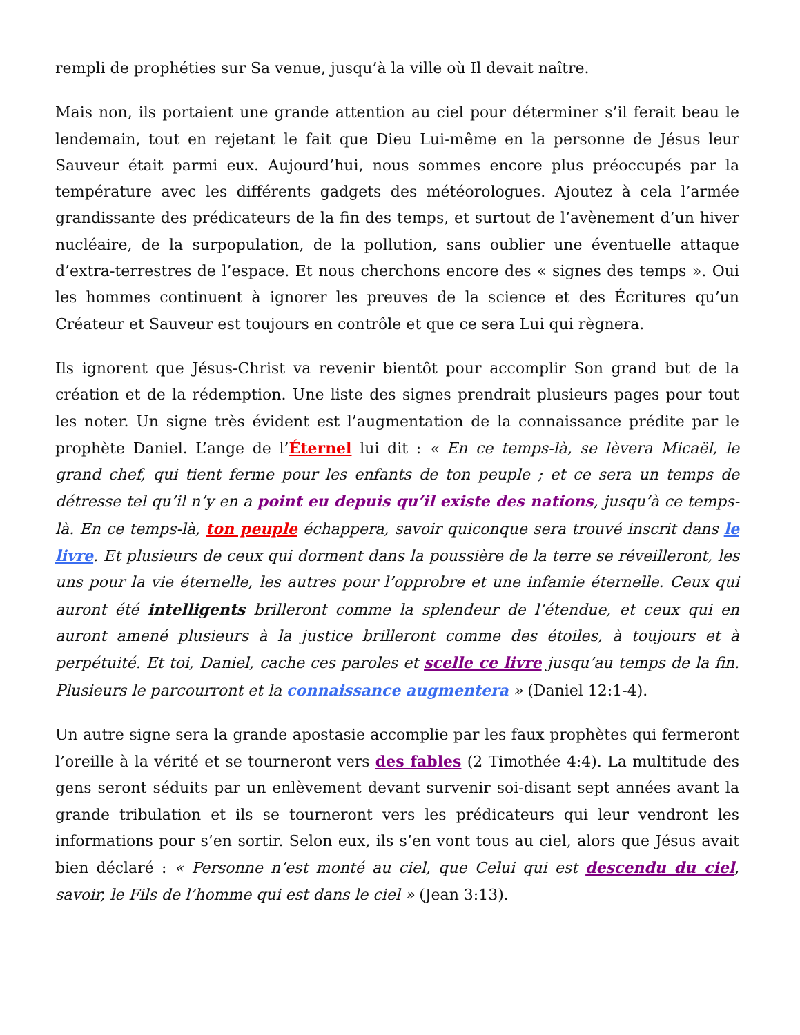rempli de prophéties sur Sa venue, jusqu’à la ville où Il devait naître.
Mais non, ils portaient une grande attention au ciel pour déterminer s’il ferait beau le lendemain, tout en rejetant le fait que Dieu Lui-même en la personne de Jésus leur Sauveur était parmi eux. Aujourd’hui, nous sommes encore plus préoccupés par la température avec les différents gadgets des météorologues. Ajoutez à cela l’armée grandissante des prédicateurs de la fin des temps, et surtout de l’avènement d’un hiver nucléaire, de la surpopulation, de la pollution, sans oublier une éventuelle attaque d’extra-terrestres de l’espace. Et nous cherchons encore des « signes des temps ». Oui les hommes continuent à ignorer les preuves de la science et des Écritures qu’un Créateur et Sauveur est toujours en contrôle et que ce sera Lui qui règnera.
Ils ignorent que Jésus-Christ va revenir bientôt pour accomplir Son grand but de la création et de la rédemption. Une liste des signes prendrait plusieurs pages pour tout les noter. Un signe très évident est l’augmentation de la connaissance prédite par le prophète Daniel. L’ange de l’Éternel lui dit : « En ce temps-là, se lèvera Micaël, le grand chef, qui tient ferme pour les enfants de ton peuple ; et ce sera un temps de détresse tel qu’il n’y en a point eu depuis qu’il existe des nations, jusqu’à ce temps-là. En ce temps-là, ton peuple échappera, savoir quiconque sera trouvé inscrit dans le livre. Et plusieurs de ceux qui dorment dans la poussière de la terre se réveilleront, les uns pour la vie éternelle, les autres pour l’opprobre et une infamie éternelle. Ceux qui auront été intelligents brilleront comme la splendeur de l’étendue, et ceux qui en auront amené plusieurs à la justice brilleront comme des étoiles, à toujours et à perpétuité. Et toi, Daniel, cache ces paroles et scelle ce livre jusqu’au temps de la fin. Plusieurs le parcourront et la connaissance augmentera » (Daniel 12:1-4).
Un autre signe sera la grande apostasie accomplie par les faux prophètes qui fermeront l’oreille à la vérité et se tourneront vers des fables (2 Timothée 4:4). La multitude des gens seront séduits par un enlèvement devant survenir soi-disant sept années avant la grande tribulation et ils se tourneront vers les prédicateurs qui leur vendront les informations pour s’en sortir. Selon eux, ils s’en vont tous au ciel, alors que Jésus avait bien déclaré : « Personne n’est monté au ciel, que Celui qui est descendu du ciel, savoir, le Fils de l’homme qui est dans le ciel » (Jean 3:13).